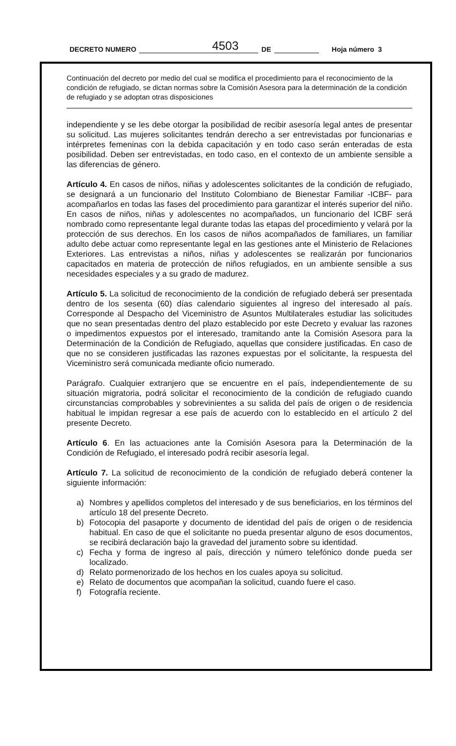DECRETO NUMERO 4503 DE Hoja número 3
Continuación del decreto por medio del cual se modifica el procedimiento para el reconocimiento de la condición de refugiado, se dictan normas sobre la Comisión Asesora para la determinación de la condición de refugiado y se adoptan otras disposiciones
independiente y se les debe otorgar la posibilidad de recibir asesoría legal antes de presentar su solicitud. Las mujeres solicitantes tendrán derecho a ser entrevistadas por funcionarias e intérpretes femeninas con la debida capacitación y en todo caso serán enteradas de esta posibilidad. Deben ser entrevistadas, en todo caso, en el contexto de un ambiente sensible a las diferencias de género.
Artículo 4. En casos de niños, niñas y adolescentes solicitantes de la condición de refugiado, se designará a un funcionario del Instituto Colombiano de Bienestar Familiar -ICBF- para acompañarlos en todas las fases del procedimiento para garantizar el interés superior del niño. En casos de niños, niñas y adolescentes no acompañados, un funcionario del ICBF será nombrado como representante legal durante todas las etapas del procedimiento y velará por la protección de sus derechos. En los casos de niños acompañados de familiares, un familiar adulto debe actuar como representante legal en las gestiones ante el Ministerio de Relaciones Exteriores. Las entrevistas a niños, niñas y adolescentes se realizarán por funcionarios capacitados en materia de protección de niños refugiados, en un ambiente sensible a sus necesidades especiales y a su grado de madurez.
Artículo 5. La solicitud de reconocimiento de la condición de refugiado deberá ser presentada dentro de los sesenta (60) días calendario siguientes al ingreso del interesado al país. Corresponde al Despacho del Viceministro de Asuntos Multilaterales estudiar las solicitudes que no sean presentadas dentro del plazo establecido por este Decreto y evaluar las razones o impedimentos expuestos por el interesado, tramitando ante la Comisión Asesora para la Determinación de la Condición de Refugiado, aquellas que considere justificadas. En caso de que no se consideren justificadas las razones expuestas por el solicitante, la respuesta del Viceministro será comunicada mediante oficio numerado.
Parágrafo. Cualquier extranjero que se encuentre en el país, independientemente de su situación migratoria, podrá solicitar el reconocimiento de la condición de refugiado cuando circunstancias comprobables y sobrevinientes a su salida del país de origen o de residencia habitual le impidan regresar a ese país de acuerdo con lo establecido en el artículo 2 del presente Decreto.
Artículo 6. En las actuaciones ante la Comisión Asesora para la Determinación de la Condición de Refugiado, el interesado podrá recibir asesoría legal.
Artículo 7. La solicitud de reconocimiento de la condición de refugiado deberá contener la siguiente información:
a) Nombres y apellidos completos del interesado y de sus beneficiarios, en los términos del artículo 18 del presente Decreto.
b) Fotocopia del pasaporte y documento de identidad del país de origen o de residencia habitual. En caso de que el solicitante no pueda presentar alguno de esos documentos, se recibirá declaración bajo la gravedad del juramento sobre su identidad.
c) Fecha y forma de ingreso al país, dirección y número telefónico donde pueda ser localizado.
d) Relato pormenorizado de los hechos en los cuales apoya su solicitud.
e) Relato de documentos que acompañan la solicitud, cuando fuere el caso.
f) Fotografía reciente.